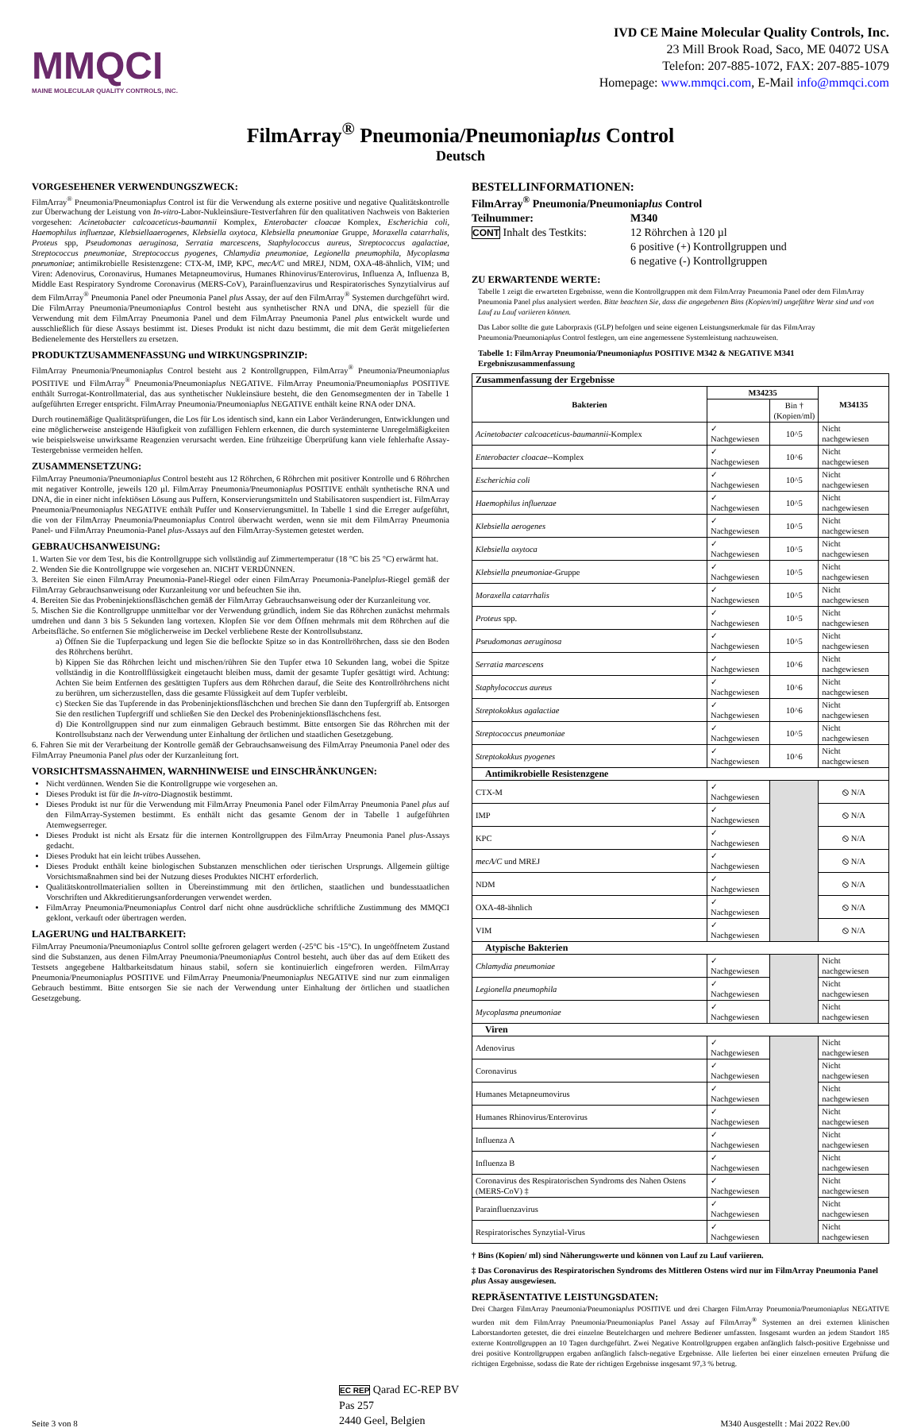MMQCI
MAINE MOLECULAR QUALITY CONTROLS, INC.
IVD CE Maine Molecular Quality Controls, Inc.
23 Mill Brook Road, Saco, ME 04072 USA
Telefon: 207-885-1072, FAX: 207-885-1079
Homepage: www.mmqci.com, E-Mail info@mmqci.com
FilmArray<sup>®</sup> Pneumonia/Pneumoniaplus Control
Deutsch
VORGESEHENER VERWENDUNGSZWECK:
FilmArray<sup>®</sup> Pneumonia/Pneumoniaplus Control ist für die Verwendung als externe positive und negative Qualitätskontrolle zur Überwachung der Leistung von In-vitro-Labor-Nukleinsäure-Testverfahren für den qualitativen Nachweis von Bakterien vorgesehen: Acinetobacter calcoaceticus-baumannii Komplex, Enterobacter cloacae Komplex, Escherichia coli, Haemophilus influenzae, Klebsiellaaerogenes, Klebsiella oxytoca, Klebsiella pneumoniae Gruppe, Moraxella catarrhalis, Proteus spp, Pseudomonas aeruginosa, Serratia marcescens, Staphylococcus aureus, Streptococcus agalactiae, Streptococcus pneumoniae, Streptococcus pyogenes, Chlamydia pneumoniae, Legionella pneumophila, Mycoplasma pneumoniae; antimikrobielle Resistenzgene: CTX-M, IMP, KPC, mecA/C und MREJ, NDM, OXA-48-ähnlich, VIM; und Viren: Adenovirus, Coronavirus, Humanes Metapneumovirus, Humanes Rhinovirus/Enterovirus, Influenza A, Influenza B, Middle East Respiratory Syndrome Coronavirus (MERS-CoV), Parainfluenzavirus und Respiratorisches Synzytialvirus auf dem FilmArray<sup>®</sup> Pneumonia Panel oder Pneumonia Panel plus Assay, der auf den FilmArray<sup>®</sup> Systemen durchgeführt wird. Die FilmArray Pneumonia/Pneumoniaplus Control besteht aus synthetischer RNA und DNA, die speziell für die Verwendung mit dem FilmArray Pneumonia Panel und dem FilmArray Pneumonia Panel plus entwickelt wurde und ausschließlich für diese Assays bestimmt ist. Dieses Produkt ist nicht dazu bestimmt, die mit dem Gerät mitgelieferten Bedienelemente des Herstellers zu ersetzen.
PRODUKTZUSAMMENFASSUNG und WIRKUNGSPRINZIP:
FilmArray Pneumonia/Pneumoniaplus Control besteht aus 2 Kontrollgruppen, FilmArray<sup>®</sup> Pneumonia/Pneumoniaplus POSITIVE und FilmArray<sup>®</sup> Pneumonia/Pneumoniaplus NEGATIVE. FilmArray Pneumonia/Pneumoniaplus POSITIVE enthält Surrogat-Kontrollmaterial, das aus synthetischer Nukleinsäure besteht, die den Genomsegmenten der in Tabelle 1 aufgeführten Erreger entspricht. FilmArray Pneumonia/Pneumoniaplus NEGATIVE enthält keine RNA oder DNA.
Durch routinemäßige Qualitätsprüfungen, die Los für Los identisch sind, kann ein Labor Veränderungen, Entwicklungen und eine möglicherweise ansteigende Häufigkeit von zufälligen Fehlern erkennen, die durch systeminterne Unregelmäßigkeiten wie beispielsweise unwirksame Reagenzien verursacht werden. Eine frühzeitige Überprüfung kann viele fehlerhafte Assay-Testergebnisse vermeiden helfen.
ZUSAMMENSETZUNG:
FilmArray Pneumonia/Pneumoniaplus Control besteht aus 12 Röhrchen, 6 Röhrchen mit positiver Kontrolle und 6 Röhrchen mit negativer Kontrolle, jeweils 120 µl. FilmArray Pneumonia/Pneumoniaplus POSITIVE enthält synthetische RNA und DNA, die in einer nicht infektiösen Lösung aus Puffern, Konservierungsmitteln und Stabilisatoren suspendiert ist. FilmArray Pneumonia/Pneumoniaplus NEGATIVE enthält Puffer und Konservierungsmittel. In Tabelle 1 sind die Erreger aufgeführt, die von der FilmArray Pneumonia/Pneumoniaplus Control überwacht werden, wenn sie mit dem FilmArray Pneumonia Panel- und FilmArray Pneumonia-Panel plus-Assays auf den FilmArray-Systemen getestet werden.
GEBRAUCHSANWEISUNG:
1. Warten Sie vor dem Test, bis die Kontrollgruppe sich vollständig auf Zimmertemperatur (18 °C bis 25 °C) erwärmt hat.
2. Wenden Sie die Kontrollgruppe wie vorgesehen an. NICHT VERDÜNNEN.
3. Bereiten Sie einen FilmArray Pneumonia-Panel-Riegel oder einen FilmArray Pneumonia-Panelplus-Riegel gemäß der FilmArray Gebrauchsanweisung oder Kurzanleitung vor und befeuchten Sie ihn.
4. Bereiten Sie das Probeninjektionsfläschchen gemäß der FilmArray Gebrauchsanweisung oder der Kurzanleitung vor.
5. Mischen Sie die Kontrollgruppe unmittelbar vor der Verwendung gründlich, indem Sie das Röhrchen zunächst mehrmals umdrehen und dann 3 bis 5 Sekunden lang vortexen. Klopfen Sie vor dem Öffnen mehrmals mit dem Röhrchen auf die Arbeitsfläche. So entfernen Sie möglicherweise im Deckel verbliebene Reste der Kontrollsubstanz.
a) Öffnen Sie die Tupferpackung und legen Sie die beflockte Spitze so in das Kontrollröhrchen, dass sie den Boden des Röhrchens berührt.
b) Kippen Sie das Röhrchen leicht und mischen/rühren Sie den Tupfer etwa 10 Sekunden lang, wobei die Spitze vollständig in die Kontrollflüssigkeit eingetaucht bleiben muss, damit der gesamte Tupfer gesättigt wird. Achtung: Achten Sie beim Entfernen des gesättigten Tupfers aus dem Röhrchen darauf, die Seite des Kontrollröhrchens nicht zu berühren, um sicherzustellen, dass die gesamte Flüssigkeit auf dem Tupfer verbleibt.
c) Stecken Sie das Tupferende in das Probeninjektionsfläschchen und brechen Sie dann den Tupfergriff ab. Entsorgen Sie den restlichen Tupfergriff und schließen Sie den Deckel des Probeninjektionsfläschchens fest.
d) Die Kontrollgruppen sind nur zum einmaligen Gebrauch bestimmt. Bitte entsorgen Sie das Röhrchen mit der Kontrollsubstanz nach der Verwendung unter Einhaltung der örtlichen und staatlichen Gesetzgebung.
6. Fahren Sie mit der Verarbeitung der Kontrolle gemäß der Gebrauchsanweisung des FilmArray Pneumonia Panel oder des FilmArray Pneumonia Panel plus oder der Kurzanleitung fort.
VORSICHTSMASSNAHMEN, WARNHINWEISE und EINSCHRÄNKUNGEN:
Nicht verdünnen. Wenden Sie die Kontrollgruppe wie vorgesehen an.
Dieses Produkt ist für die In-vitro-Diagnostik bestimmt.
Dieses Produkt ist nur für die Verwendung mit FilmArray Pneumonia Panel oder FilmArray Pneumonia Panel plus auf den FilmArray-Systemen bestimmt. Es enthält nicht das gesamte Genom der in Tabelle 1 aufgeführten Atemwegserreger.
Dieses Produkt ist nicht als Ersatz für die internen Kontrollgruppen des FilmArray Pneumonia Panel plus-Assays gedacht.
Dieses Produkt hat ein leicht trübes Aussehen.
Dieses Produkt enthält keine biologischen Substanzen menschlichen oder tierischen Ursprungs. Allgemein gültige Vorsichtsmaßnahmen sind bei der Nutzung dieses Produktes NICHT erforderlich.
Qualitätskontrollmaterialien sollten in Übereinstimmung mit den örtlichen, staatlichen und bundesstaatlichen Vorschriften und Akkreditierungsanforderungen verwendet werden.
FilmArray Pneumonia/Pneumoniaplus Control darf nicht ohne ausdrückliche schriftliche Zustimmung des MMQCI geklont, verkauft oder übertragen werden.
LAGERUNG und HALTBARKEIT:
FilmArray Pneumonia/Pneumoniaplus Control sollte gefroren gelagert werden (-25°C bis -15°C). In ungeöffnetem Zustand sind die Substanzen, aus denen FilmArray Pneumonia/Pneumoniaplus Control besteht, auch über das auf dem Etikett des Testsets angegebene Haltbarkeitsdatum hinaus stabil, sofern sie kontinuierlich eingefroren werden. FilmArray Pneumonia/Pneumoniaplus POSITIVE und FilmArray Pneumonia/Pneumoniaplus NEGATIVE sind nur zum einmaligen Gebrauch bestimmt. Bitte entsorgen Sie sie nach der Verwendung unter Einhaltung der örtlichen und staatlichen Gesetzgebung.
BESTELLINFORMATIONEN:
FilmArray<sup>®</sup> Pneumonia/Pneumoniaplus Control
| Teilnummer: | M340 |
| CONT Inhalt des Testkits: | 12 Röhrchen à 120 µl 6 positive (+) Kontrollgruppen und 6 negative (-) Kontrollgruppen |
ZU ERWARTENDE WERTE:
Tabelle 1 zeigt die erwarteten Ergebnisse, wenn die Kontrollgruppen mit dem FilmArray Pneumonia Panel oder dem FilmArray Pneumonia Panel plus analysiert werden. Bitte beachten Sie, dass die angegebenen Bins (Kopien/ml) ungefähre Werte sind und von Lauf zu Lauf variieren können.
Das Labor sollte die gute Laborpraxis (GLP) befolgen und seine eigenen Leistungsmerkmale für das FilmArray Pneumonia/Pneumoniaplus Control festlegen, um eine angemessene Systemleistung nachzuweisen.
Tabelle 1: FilmArray Pneumonia/Pneumoniaplus POSITIVE M342 & NEGATIVE M341 Ergebniszusammenfassung
| Zusammenfassung der Ergebnisse | | | |
| --- | --- | --- | --- |
| Bakterien | M34235 | | M34135 |
| | | Bin † (Kopien/ml) | |
| Acinetobacter calcoaceticus-baumannii -Komplex | ✓ Nachgewiesen | 10^5 | Nicht nachgewiesen |
| Enterobacter cloacae --Komplex | ✓ Nachgewiesen | 10^6 | Nicht nachgewiesen |
| Escherichia coli | ✓ Nachgewiesen | 10^5 | Nicht nachgewiesen |
| Haemophilus influenzae | ✓ Nachgewiesen | 10^5 | Nicht nachgewiesen |
| Klebsiella aerogenes | ✓ Nachgewiesen | 10^5 | Nicht nachgewiesen |
| Klebsiella oxytoca | ✓ Nachgewiesen | 10^5 | Nicht nachgewiesen |
| Klebsiella pneumoniae -Gruppe | ✓ Nachgewiesen | 10^5 | Nicht nachgewiesen |
| Moraxella catarrhalis | ✓ Nachgewiesen | 10^5 | Nicht nachgewiesen |
| Proteus spp. | ✓ Nachgewiesen | 10^5 | Nicht nachgewiesen |
| Pseudomonas aeruginosa | ✓ Nachgewiesen | 10^5 | Nicht nachgewiesen |
| Serratia marcescens | ✓ Nachgewiesen | 10^6 | Nicht nachgewiesen |
| Staphylococcus aureus | ✓ Nachgewiesen | 10^6 | Nicht nachgewiesen |
| Streptokokkus agalactiae | ✓ Nachgewiesen | 10^6 | Nicht nachgewiesen |
| Streptococcus pneumoniae | ✓ Nachgewiesen | 10^5 | Nicht nachgewiesen |
| Streptokokkus pyogenes | ✓ Nachgewiesen | 10^6 | Nicht nachgewiesen |
| Antimikrobielle Resistenzgene | | | |
| CTX-M | ✓ Nachgewiesen | | ⦸ N/A |
| IMP | ✓ Nachgewiesen | | ⦸ N/A |
| KPC | ✓ Nachgewiesen | | ⦸ N/A |
| mecA/C und MREJ | ✓ Nachgewiesen | | ⦸ N/A |
| NDM | ✓ Nachgewiesen | | ⦸ N/A |
| OXA-48-ähnlich | ✓ Nachgewiesen | | ⦸ N/A |
| VIM | ✓ Nachgewiesen | | ⦸ N/A |
| Atypische Bakterien | | | |
| Chlamydia pneumoniae | ✓ Nachgewiesen | | Nicht nachgewiesen |
| Legionella pneumophila | ✓ Nachgewiesen | | Nicht nachgewiesen |
| Mycoplasma pneumoniae | ✓ Nachgewiesen | | Nicht nachgewiesen |
| Viren | | | |
| Adenovirus | ✓ Nachgewiesen | | Nicht nachgewiesen |
| Coronavirus | ✓ Nachgewiesen | | Nicht nachgewiesen |
| Humanes Metapneumovirus | ✓ Nachgewiesen | | Nicht nachgewiesen |
| Humanes Rhinovirus/Enterovirus | ✓ Nachgewiesen | | Nicht nachgewiesen |
| Influenza A | ✓ Nachgewiesen | | Nicht nachgewiesen |
| Influenza B | ✓ Nachgewiesen | | Nicht nachgewiesen |
| Coronavirus des Respiratorischen Syndroms des Nahen Ostens (MERS-CoV) ‡ | ✓ Nachgewiesen | | Nicht nachgewiesen |
| Parainfluenzavirus | ✓ Nachgewiesen | | Nicht nachgewiesen |
| Respiratorisches Synzytial-Virus | ✓ Nachgewiesen | | Nicht nachgewiesen |
† Bins (Kopien/ ml) sind Näherungswerte und können von Lauf zu Lauf variieren.
‡ Das Coronavirus des Respiratorischen Syndroms des Mittleren Ostens wird nur im FilmArray Pneumonia Panel plus Assay ausgewiesen.
REPRÄSENTATIVE LEISTUNGSDATEN:
Drei Chargen FilmArray Pneumonia/Pneumoniaplus POSITIVE und drei Chargen FilmArray Pneumonia/Pneumoniaplus NEGATIVE wurden mit dem FilmArray Pneumonia/Pneumoniaplus Panel Assay auf FilmArray<sup>®</sup> Systemen an drei externen klinischen Laborstandorten getestet, die drei einzelne Beutelchargen und mehrere Bediener umfassten. Insgesamt wurden an jedem Standort 185 externe Kontrollgruppen an 10 Tagen durchgeführt. Zwei Negative Kontrollgruppen ergaben anfänglich falsch-positive Ergebnisse und drei positive Kontrollgruppen ergaben anfänglich falsch-negative Ergebnisse. Alle lieferten bei einer einzelnen erneuten Prüfung die richtigen Ergebnisse, sodass die Rate der richtigen Ergebnisse insgesamt 97,3 % betrug.
Seite 3 von 8 EC REP Qarad EC-REP BV
Pas 257
2440 Geel, Belgien M340 Ausgestellt : Mai 2022 Rev.00